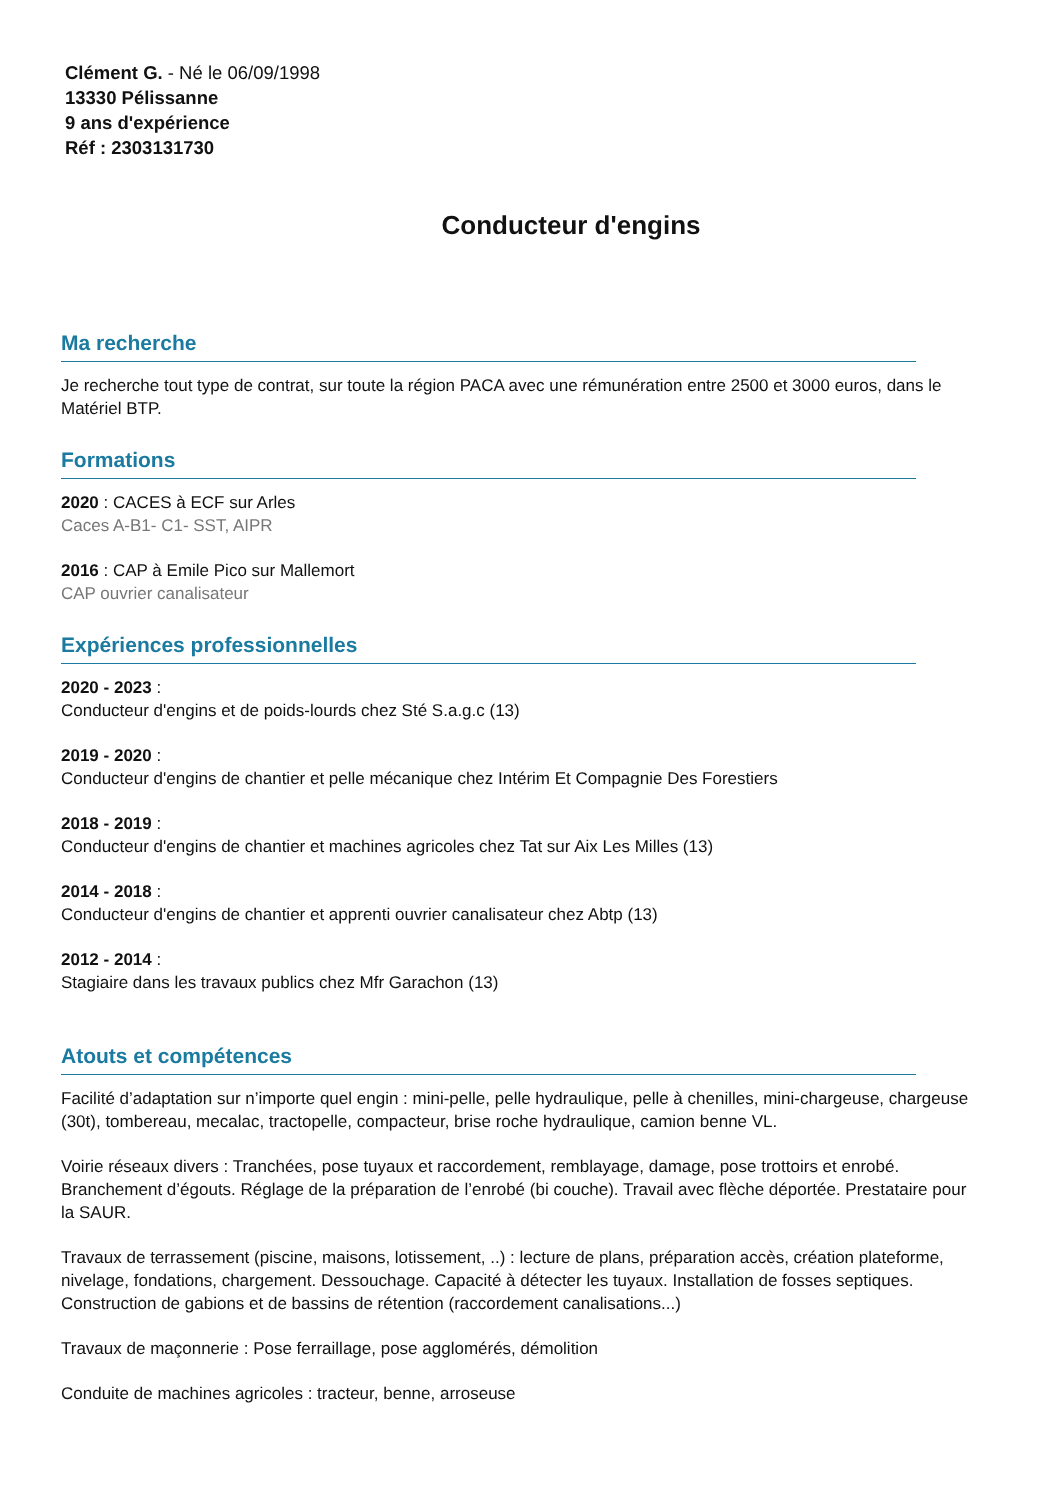Clément G. - Né le 06/09/1998
13330 Pélissanne
9 ans d'expérience
Réf : 2303131730
Conducteur d'engins
Ma recherche
Je recherche tout type de contrat, sur toute la région PACA avec une rémunération entre 2500 et 3000 euros, dans le Matériel BTP.
Formations
2020 : CACES à ECF sur Arles
Caces A-B1- C1- SST, AIPR
2016 : CAP à Emile Pico sur Mallemort
CAP ouvrier canalisateur
Expériences professionnelles
2020 - 2023 :
Conducteur d'engins et de poids-lourds chez Sté S.a.g.c (13)
2019 - 2020 :
Conducteur d'engins de chantier et pelle mécanique chez Intérim Et Compagnie Des Forestiers
2018 - 2019 :
Conducteur d'engins de chantier et machines agricoles chez Tat sur Aix Les Milles (13)
2014 - 2018 :
Conducteur d'engins de chantier et apprenti ouvrier canalisateur chez Abtp (13)
2012 - 2014 :
Stagiaire dans les travaux publics chez Mfr Garachon (13)
Atouts et compétences
Facilité d’adaptation sur n’importe quel engin : mini-pelle, pelle hydraulique, pelle à chenilles, mini-chargeuse, chargeuse (30t), tombereau, mecalac, tractopelle, compacteur, brise roche hydraulique, camion benne VL.
Voirie réseaux divers : Tranchées, pose tuyaux et raccordement, remblayage, damage, pose trottoirs et enrobé. Branchement d’égouts. Réglage de la préparation de l’enrobé (bi couche). Travail avec flèche déportée. Prestataire pour la SAUR.
Travaux de terrassement (piscine, maisons, lotissement, ..) : lecture de plans, préparation accès, création plateforme, nivelage, fondations, chargement. Dessouchage. Capacité à détecter les tuyaux. Installation de fosses septiques. Construction de gabions et de bassins de rétention (raccordement canalisations...)
Travaux de maçonnerie : Pose ferraillage, pose agglomérés, démolition
Conduite de machines agricoles : tracteur, benne, arroseuse